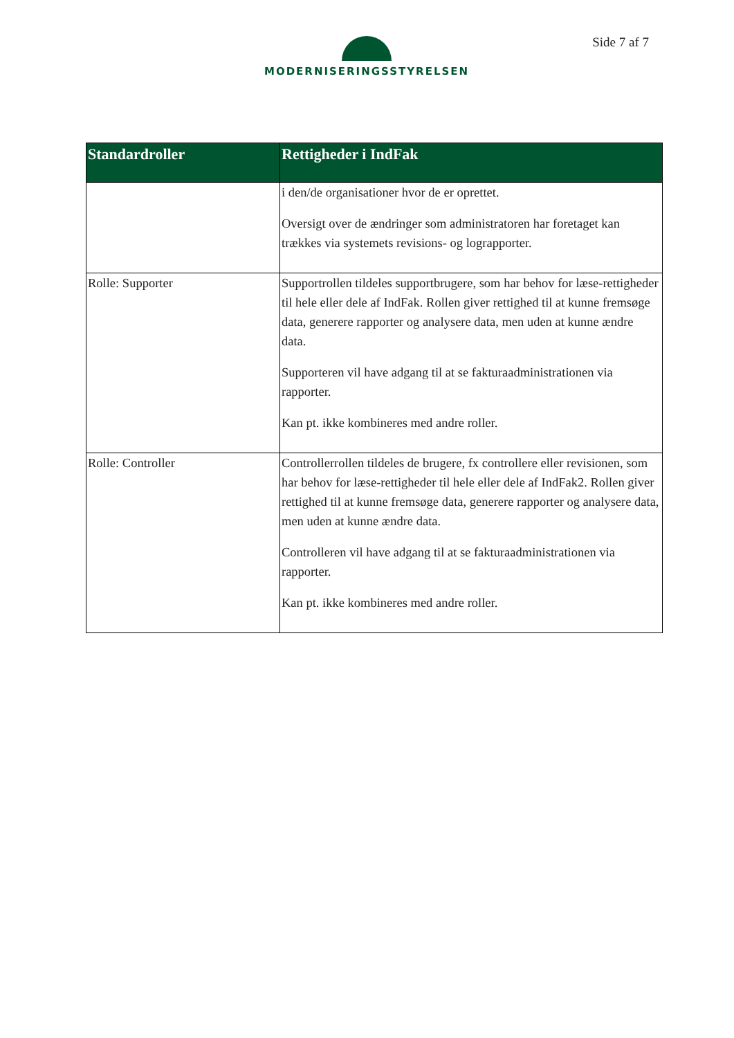MODERNISERINGSSTYRELSEN Side 7 af 7
| Standardroller | Rettigheder i IndFak |
| --- | --- |
| | i den/de organisationer hvor de er oprettet. Oversigt over de ændringer som administratoren har foretaget kan trækkes via systemets revisions- og lograpporter. |
| Rolle: Supporter | Supportrollen tildeles supportbrugere, som har behov for læse-rettigheder til hele eller dele af IndFak. Rollen giver rettighed til at kunne fremsøge data, generere rapporter og analysere data, men uden at kunne ændre data. Supporteren vil have adgang til at se fakturaadministrationen via rapporter. Kan pt. ikke kombineres med andre roller. |
| Rolle: Controller | Controllerrollen tildeles de brugere, fx controllere eller revisionen, som har behov for læse-rettigheder til hele eller dele af IndFak2. Rollen giver rettighed til at kunne fremsøge data, generere rapporter og analysere data, men uden at kunne ændre data. Controlleren vil have adgang til at se fakturaadministrationen via rapporter. Kan pt. ikke kombineres med andre roller. |